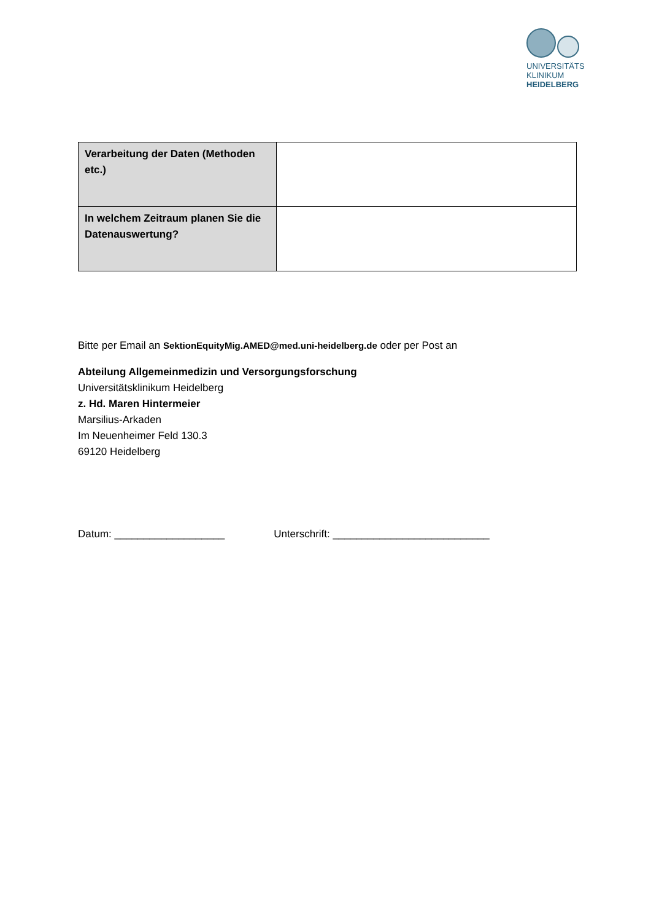UNIVERSITÄTS
KLINIKUM
HEIDELBERG
| Verarbeitung der Daten (Methoden etc.) | |
| In welchem Zeitraum planen Sie die Datenauswertung? | |
Bitte per Email an SektionEquityMig.AMED@med.uni-heidelberg.de oder per Post an
Abteilung Allgemeinmedizin und Versorgungsforschung
Universitätsklinikum Heidelberg
z. Hd. Maren Hintermeier
Marsilius-Arkaden
Im Neuenheimer Feld 130.3
69120 Heidelberg
Datum: ___________________ Unterschrift: ___________________________